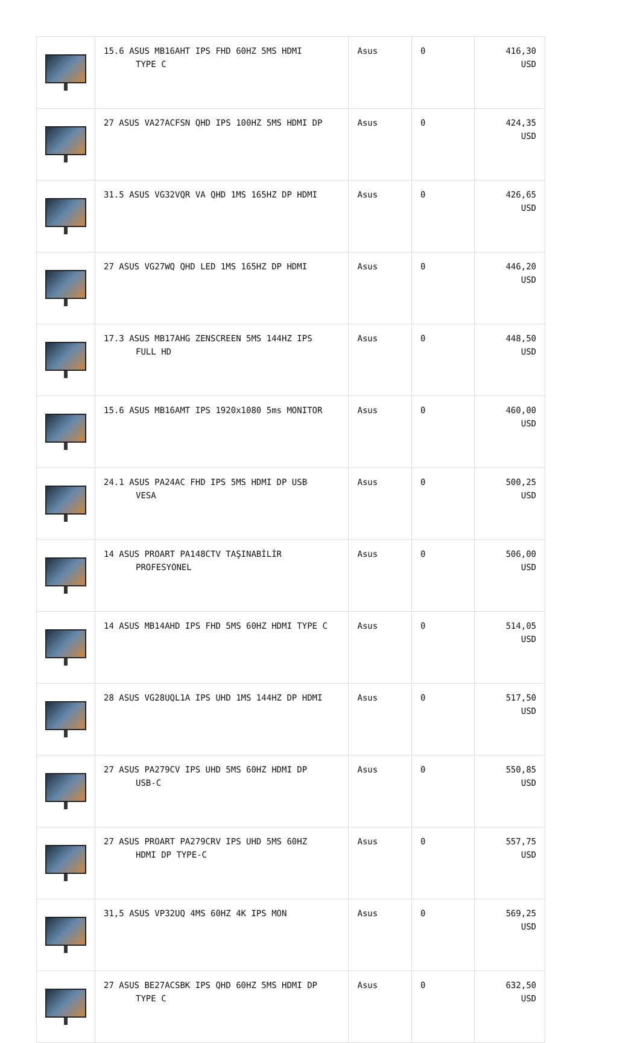| | 15.6 ASUS MB16AHT IPS FHD 60HZ 5MS HDMI TYPE C | Asus | 0 | 416,30 USD |
| | 27 ASUS VA27ACFSN QHD IPS 100HZ 5MS HDMI DP | Asus | 0 | 424,35 USD |
| | 31.5 ASUS VG32VQR VA QHD 1MS 165HZ DP HDMI | Asus | 0 | 426,65 USD |
| | 27 ASUS VG27WQ QHD LED 1MS 165HZ DP HDMI | Asus | 0 | 446,20 USD |
| | 17.3 ASUS MB17AHG ZENSCREEN 5MS 144HZ IPS FULL HD | Asus | 0 | 448,50 USD |
| | 15.6 ASUS MB16AMT IPS 1920x1080 5ms MONITOR | Asus | 0 | 460,00 USD |
| | 24.1 ASUS PA24AC FHD IPS 5MS HDMI DP USB VESA | Asus | 0 | 500,25 USD |
| | 14 ASUS PROART PA148CTV TAŞINABİLİR PROFESYONEL | Asus | 0 | 506,00 USD |
| | 14 ASUS MB14AHD IPS FHD 5MS 60HZ HDMI TYPE C | Asus | 0 | 514,05 USD |
| | 28 ASUS VG28UQL1A IPS UHD 1MS 144HZ DP HDMI | Asus | 0 | 517,50 USD |
| | 27 ASUS PA279CV IPS UHD 5MS 60HZ HDMI DP USB-C | Asus | 0 | 550,85 USD |
| | 27 ASUS PROART PA279CRV IPS UHD 5MS 60HZ HDMI DP TYPE-C | Asus | 0 | 557,75 USD |
| | 31,5 ASUS VP32UQ 4MS 60HZ 4K IPS MON | Asus | 0 | 569,25 USD |
| | 27 ASUS BE27ACSBK IPS QHD 60HZ 5MS HDMI DP TYPE C | Asus | 0 | 632,50 USD |